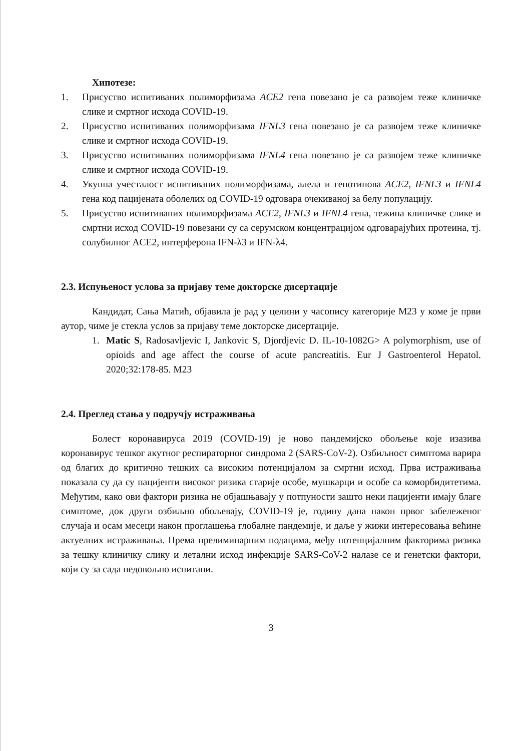Хипотезе:
1. Присуство испитиваних полиморфизама ACE2 гена повезано је са развојем теже клиничке слике и смртног исхода COVID-19.
2. Присуство испитиваних полиморфизама IFNL3 гена повезано је са развојем теже клиничке слике и смртног исхода COVID-19.
3. Присуство испитиваних полиморфизама IFNL4 гена повезано је са развојем теже клиничке слике и смртног исхода COVID-19.
4. Укупна учесталост испитиваних полиморфизама, алела и генотипова ACE2, IFNL3 и IFNL4 гена код пацијената оболелих од COVID-19 одговара очекиваној за белу популацију.
5. Присуство испитиваних полиморфизама ACE2, IFNL3 и IFNL4 гена, тежина клиничке слике и смртни исход COVID-19 повезани су са серумском концентрацијом одговарајућих протеина, тј. солубилног ACE2, интерферона IFN-λ3 и IFN-λ4.
2.3. Испуњеност услова за пријаву теме докторске дисертације
Кандидат, Сања Матић, објавила је рад у целини у часопису категорије M23 у коме је први аутор, чиме је стекла услов за пријаву теме докторске дисертације.
1. Matic S, Radosavljevic I, Jankovic S, Djordjevic D. IL-10-1082G> A polymorphism, use of opioids and age affect the course of acute pancreatitis. Eur J Gastroenterol Hepatol. 2020;32:178-85. M23
2.4. Преглед стања у подручју истраживања
Болест коронавируса 2019 (COVID-19) је ново пандемијско обољење које изазива коронавирус тешког акутног респираторног синдрома 2 (SARS-CoV-2). Озбиљност симптома варира од благих до критично тешких са високим потенцијалом за смртни исход. Прва истраживања показала су да су пацијенти високог ризика старије особе, мушкарци и особе са коморбидитетима. Међутим, како ови фактори ризика не објашњавају у потпуности зашто неки пацијенти имају благе симптоме, док други озбиљно обољевају, COVID-19 је, годину дана након првог забележеног случаја и осам месеци након проглашења глобалне пандемије, и даље у жижи интересовања већине актуелних истраживања. Према прелиминарним подацима, међу потенцијалним факторима ризика за тешку клиничку слику и летални исход инфекције SARS-CoV-2 налазе се и генетски фактори, који су за сада недовољно испитани.
3